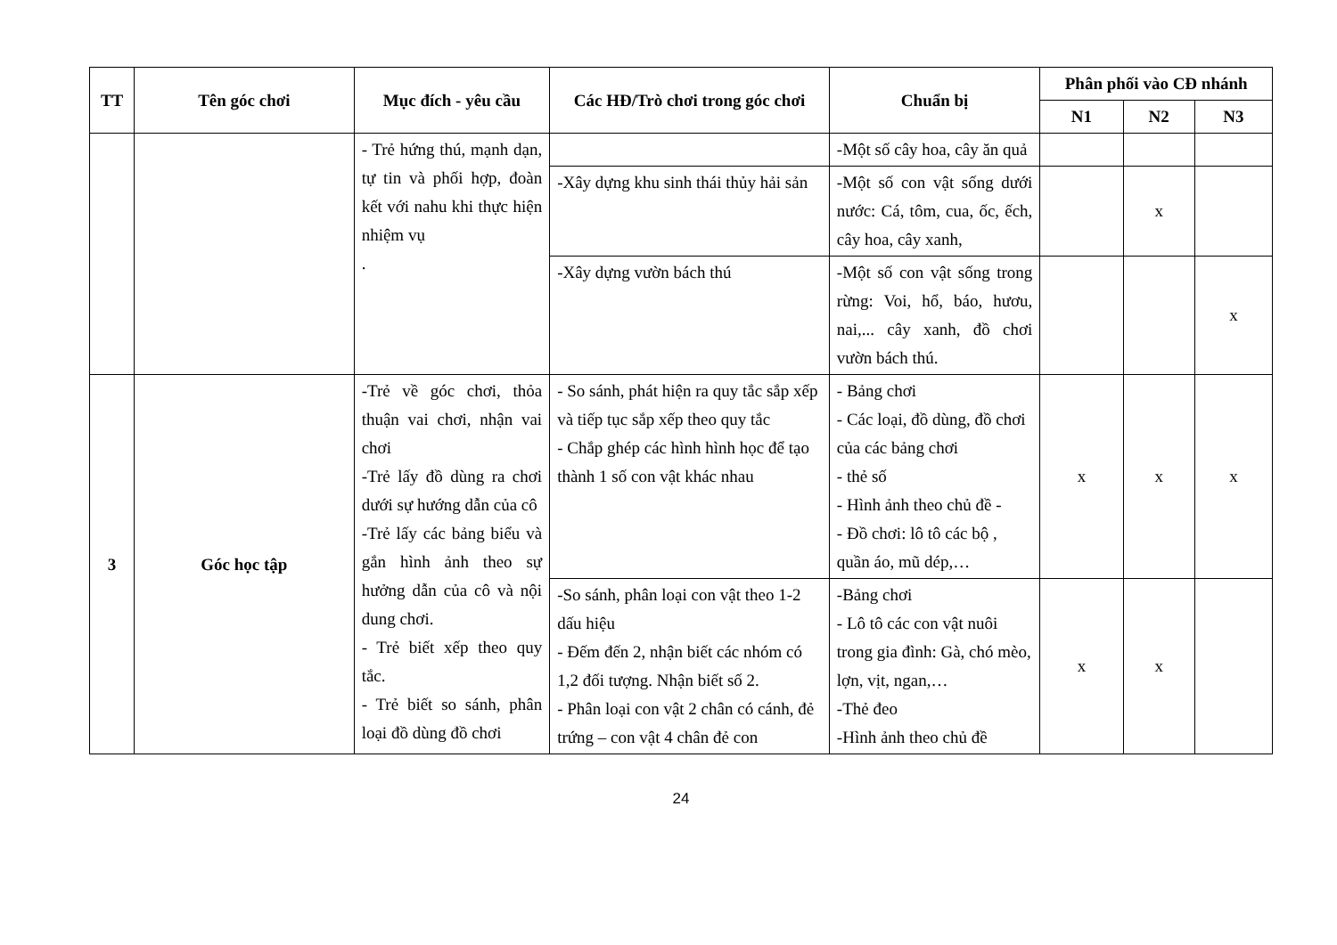| TT | Tên góc chơi | Mục đích - yêu cầu | Các HĐ/Trò chơi trong góc chơi | Chuẩn bị | Phân phối vào CĐ nhánh | | |
| --- | --- | --- | --- | --- | --- | --- | --- |
| | | | | | N1 | N2 | N3 |
| | | - Trẻ hứng thú, mạnh dạn, tự tin và phối hợp, đoàn kết với nahu khi thực hiện nhiệm vụ . | | -Một số cây hoa, cây ăn quả | | | |
| | | | -Xây dựng khu sinh thái thủy hải sản | -Một số con vật sống dưới nước: Cá, tôm, cua, ốc, ếch, cây hoa, cây xanh, | | x | |
| | | | -Xây dựng vườn bách thú | -Một số con vật sống trong rừng: Voi, hổ, báo, hươu, nai,... cây xanh, đồ chơi vườn bách thú. | | | x |
| 3 | Góc học tập | -Trẻ về góc chơi, thỏa thuận vai chơi, nhận vai chơi -Trẻ lấy đồ dùng ra chơi dưới sự hướng dẫn của cô -Trẻ lấy các bảng biểu và gắn hình ảnh theo sự hưởng dẫn của cô và nội dung chơi. - Trẻ biết xếp theo quy tắc. - Trẻ biết so sánh, phân loại đồ dùng đồ chơi | - So sánh, phát hiện ra quy tắc sắp xếp và tiếp tục sắp xếp theo quy tắc - Chắp ghép các hình hình học để tạo thành 1 số con vật khác nhau | - Bảng chơi - Các loại, đồ dùng, đồ chơi của các bảng chơi - thẻ số - Hình ảnh theo chủ đề - - Đồ chơi: lô tô các bộ , quần áo, mũ dép,… | x | x | x |
| | | | -So sánh, phân loại con vật theo 1-2 dấu hiệu - Đếm đến 2, nhận biết các nhóm có 1,2 đối tượng. Nhận biết số 2. - Phân loại con vật 2 chân có cánh, đẻ trứng – con vật 4 chân đẻ con | -Bảng chơi - Lô tô các con vật nuôi trong gia đình: Gà, chó mèo, lợn, vịt, ngan,… -Thẻ đeo -Hình ảnh theo chủ đề | x | x | |
24